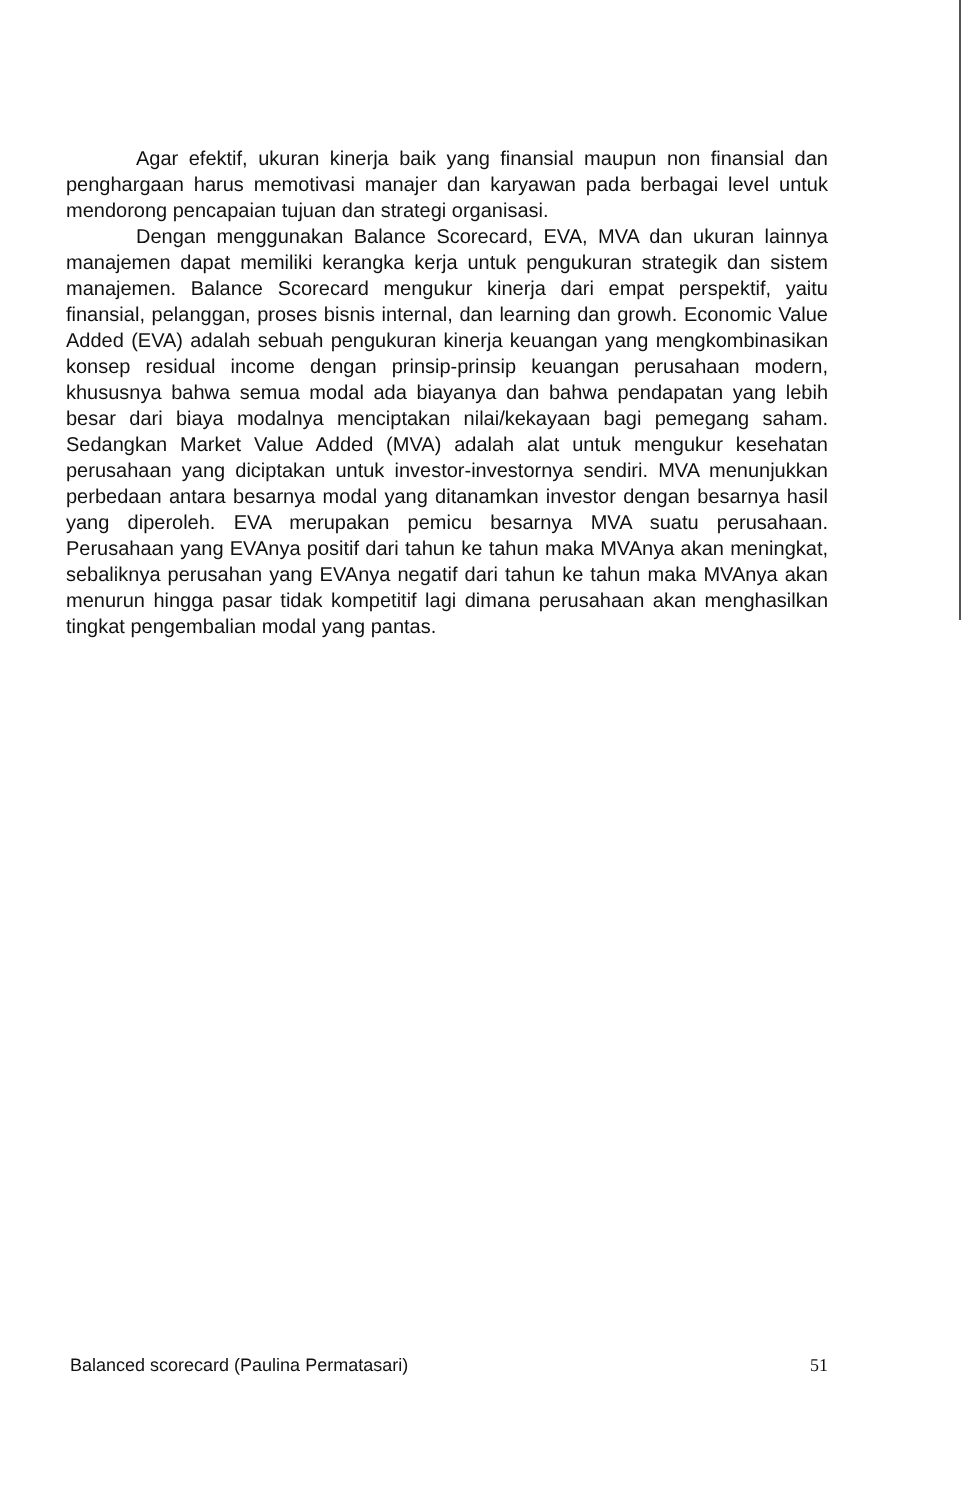Agar efektif, ukuran kinerja baik yang finansial maupun non finansial dan penghargaan harus memotivasi manajer dan karyawan pada berbagai level untuk mendorong pencapaian tujuan dan strategi organisasi.
Dengan menggunakan Balance Scorecard, EVA, MVA dan ukuran lainnya manajemen dapat memiliki kerangka kerja untuk pengukuran strategik dan sistem manajemen. Balance Scorecard mengukur kinerja dari empat perspektif, yaitu finansial, pelanggan, proses bisnis internal, dan learning dan growh. Economic Value Added (EVA) adalah sebuah pengukuran kinerja keuangan yang mengkombinasikan konsep residual income dengan prinsip-prinsip keuangan perusahaan modern, khususnya bahwa semua modal ada biayanya dan bahwa pendapatan yang lebih besar dari biaya modalnya menciptakan nilai/kekayaan bagi pemegang saham. Sedangkan Market Value Added (MVA) adalah alat untuk mengukur kesehatan perusahaan yang diciptakan untuk investor-investornya sendiri. MVA menunjukkan perbedaan antara besarnya modal yang ditanamkan investor dengan besarnya hasil yang diperoleh. EVA merupakan pemicu besarnya MVA suatu perusahaan. Perusahaan yang EVAnya positif dari tahun ke tahun maka MVAnya akan meningkat, sebaliknya perusahan yang EVAnya negatif dari tahun ke tahun maka MVAnya akan menurun hingga pasar tidak kompetitif lagi dimana perusahaan akan menghasilkan tingkat pengembalian modal yang pantas.
Balanced scorecard (Paulina Permatasari) 51